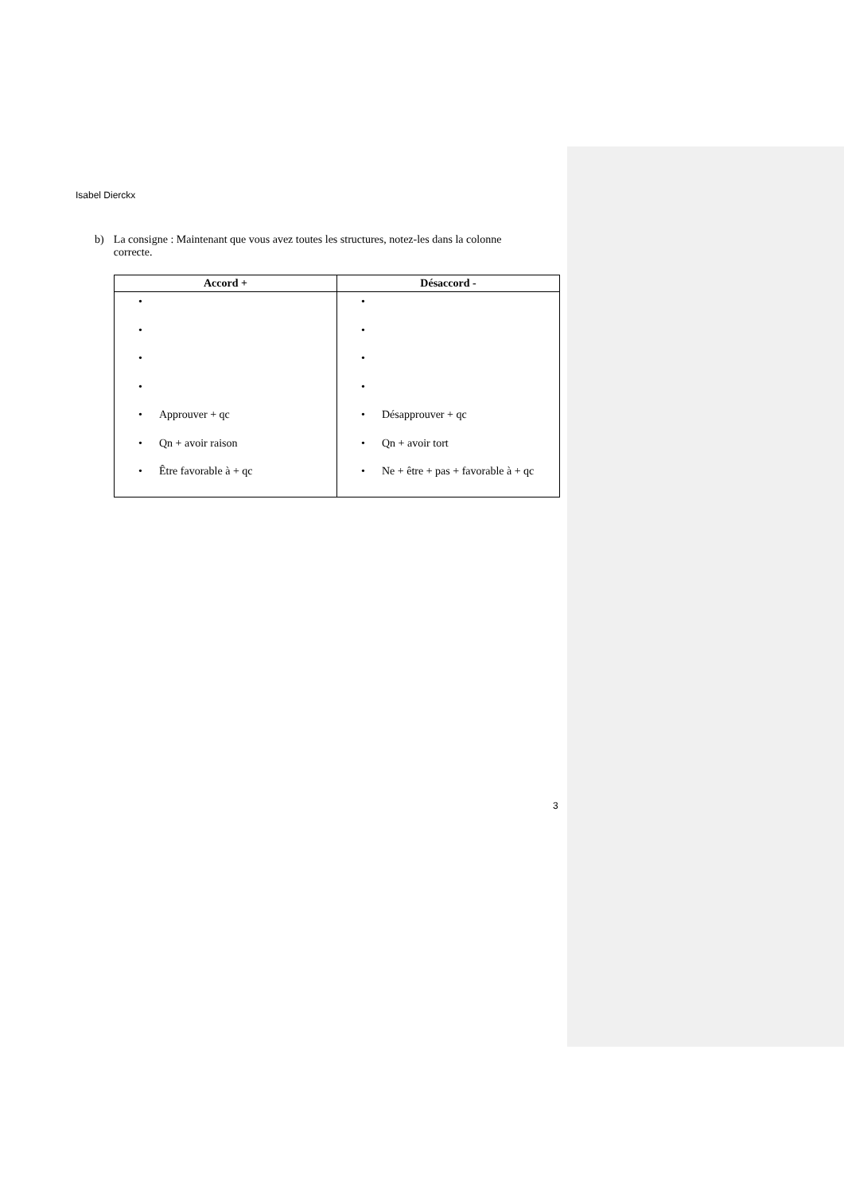Isabel Dierckx
b) La consigne : Maintenant que vous avez toutes les structures, notez-les dans la colonne correcte.
| Accord + | Désaccord - |
| --- | --- |
| • • • • • Approuver + qc • Qn + avoir raison • Être favorable à + qc | • • • • • Désapprouver + qc • Qn + avoir tort • Ne + être + pas + favorable à + qc |
3